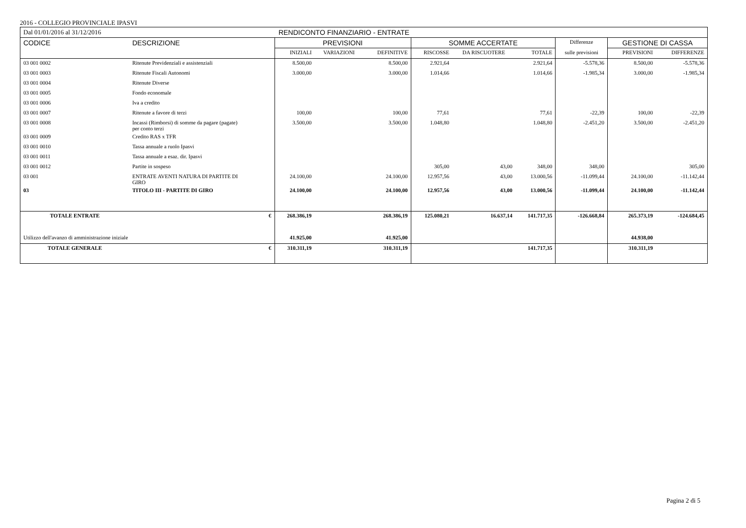2016 - COLLEGIO PROVINCIALE IPASVI
| Dal 01/01/2016 al 31/12/2016 | | RENDICONTO FINANZIARIO - ENTRATE | | | | | | | | | |
| CODICE | DESCRIZIONE | | PREVISIONI | | | SOMME ACCERTATE | | | Differenze | GESTIONE DI CASSA | |
| | | | INIZIALI | VARIAZIONI | DEFINITIVE | RISCOSSE | DA RISCUOTERE | TOTALE | sulle previsioni | PREVISIONI | DIFFERENZE |
| 03 001 0002 | Ritenute Previdenziali e assistenziali | | 8.500,00 | | 8.500,00 | 2.921,64 | | 2.921,64 | -5.578,36 | 8.500,00 | -5.578,36 |
| 03 001 0003 | Ritenute Fiscali Autonomi | | 3.000,00 | | 3.000,00 | 1.014,66 | | 1.014,66 | -1.985,34 | 3.000,00 | -1.985,34 |
| 03 001 0004 | Ritenute Diverse | | | | | | | | | | |
| 03 001 0005 | Fondo economale | | | | | | | | | | |
| 03 001 0006 | Iva a credito | | | | | | | | | | |
| 03 001 0007 | Ritenute a favore di terzi | | 100,00 | | 100,00 | 77,61 | | 77,61 | -22,39 | 100,00 | -22,39 |
| 03 001 0008 | Incassi (Rimborsi) di somme da pagare (pagate) per conto terzi | | 3.500,00 | | 3.500,00 | 1.048,80 | | 1.048,80 | -2.451,20 | 3.500,00 | -2.451,20 |
| 03 001 0009 | Credito RAS x TFR | | | | | | | | | | |
| 03 001 0010 | Tassa annuale a ruolo Ipasvi | | | | | | | | | | |
| 03 001 0011 | Tassa annuale a esaz. dir. Ipasvi | | | | | | | | | | |
| 03 001 0012 | Partite in sospeso | | | | | 305,00 | 43,00 | 348,00 | 348,00 | | 305,00 |
| 03 001 | ENTRATE AVENTI NATURA DI PARTITE DI GIRO | | 24.100,00 | | 24.100,00 | 12.957,56 | 43,00 | 13.000,56 | -11.099,44 | 24.100,00 | -11.142,44 |
| 03 | TITOLO III - PARTITE DI GIRO | | 24.100,00 | | 24.100,00 | 12.957,56 | 43,00 | 13.000,56 | -11.099,44 | 24.100,00 | -11.142,44 |
| TOTALE ENTRATE | | € | 268.386,19 | | 268.386,19 | 125.080,21 | 16.637,14 | 141.717,35 | -126.668,84 | 265.373,19 | -124.684,45 |
| Utilizzo dell'avanzo di amministrazione iniziale | | | 41.925,00 | | 41.925,00 | | | | | 44.938,00 | |
| TOTALE GENERALE | | € | 310.311,19 | | 310.311,19 | | | 141.717,35 | | 310.311,19 | |
Pagina 2 di 5